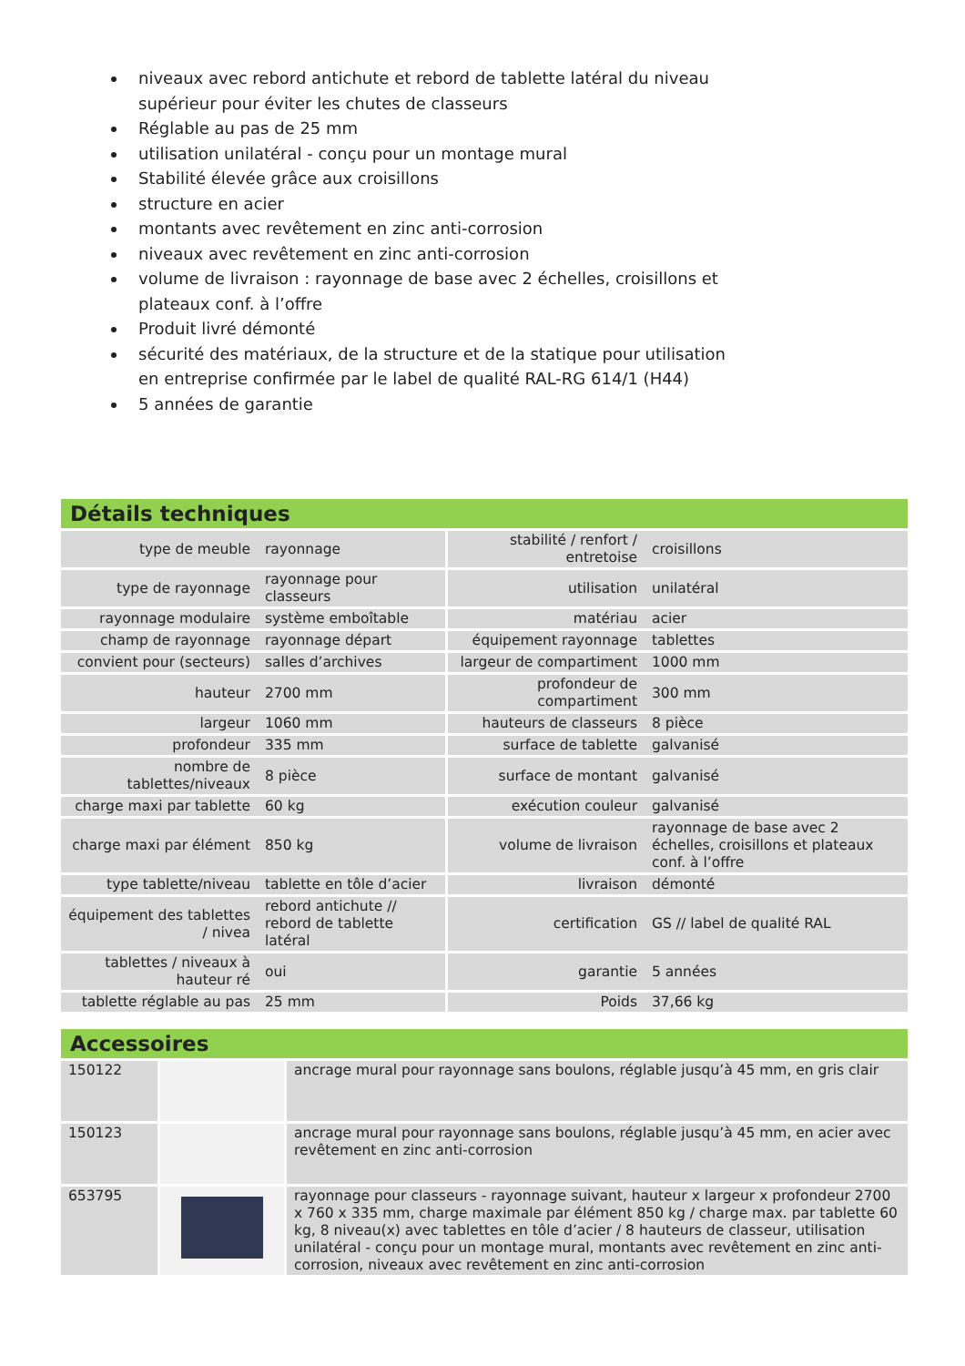niveaux avec rebord antichute et rebord de tablette latéral du niveau supérieur pour éviter les chutes de classeurs
Réglable au pas de 25 mm
utilisation unilatéral - conçu pour un montage mural
Stabilité élevée grâce aux croisillons
structure en acier
montants avec revêtement en zinc anti-corrosion
niveaux avec revêtement en zinc anti-corrosion
volume de livraison : rayonnage de base avec 2 échelles, croisillons et plateaux conf. à l’offre
Produit livré démonté
sécurité des matériaux, de la structure et de la statique pour utilisation en entreprise confirmée par le label de qualité RAL-RG 614/1 (H44)
5 années de garantie
Détails techniques
| type de meuble | rayonnage | stabilité / renfort / entretoise | croisillons |
| type de rayonnage | rayonnage pour classeurs | utilisation | unilatéral |
| rayonnage modulaire | système emboîtable | matériau | acier |
| champ de rayonnage | rayonnage départ | équipement rayonnage | tablettes |
| convient pour (secteurs) | salles d’archives | largeur de compartiment | 1000 mm |
| hauteur | 2700 mm | profondeur de compartiment | 300 mm |
| largeur | 1060 mm | hauteurs de classeurs | 8 pièce |
| profondeur | 335 mm | surface de tablette | galvanisé |
| nombre de tablettes/niveaux | 8 pièce | surface de montant | galvanisé |
| charge maxi par tablette | 60 kg | exécution couleur | galvanisé |
| charge maxi par élément | 850 kg | volume de livraison | rayonnage de base avec 2 échelles, croisillons et plateaux conf. à l’offre |
| type tablette/niveau | tablette en tôle d’acier | livraison | démonté |
| équipement des tablettes / nivea | rebord antichute // rebord de tablette latéral | certification | GS // label de qualité RAL |
| tablettes / niveaux à hauteur ré | oui | garantie | 5 années |
| tablette réglable au pas | 25 mm | Poids | 37,66 kg |
Accessoires
| 150122 | | ancrage mural pour rayonnage sans boulons, réglable jusqu’à 45 mm, en gris clair |
| 150123 | | ancrage mural pour rayonnage sans boulons, réglable jusqu’à 45 mm, en acier avec revêtement en zinc anti-corrosion |
| 653795 | | rayonnage pour classeurs - rayonnage suivant, hauteur x largeur x profondeur 2700 x 760 x 335 mm, charge maximale par élément 850 kg / charge max. par tablette 60 kg, 8 niveau(x) avec tablettes en tôle d’acier / 8 hauteurs de classeur, utilisation unilatéral - conçu pour un montage mural, montants avec revêtement en zinc anti-corrosion, niveaux avec revêtement en zinc anti-corrosion |